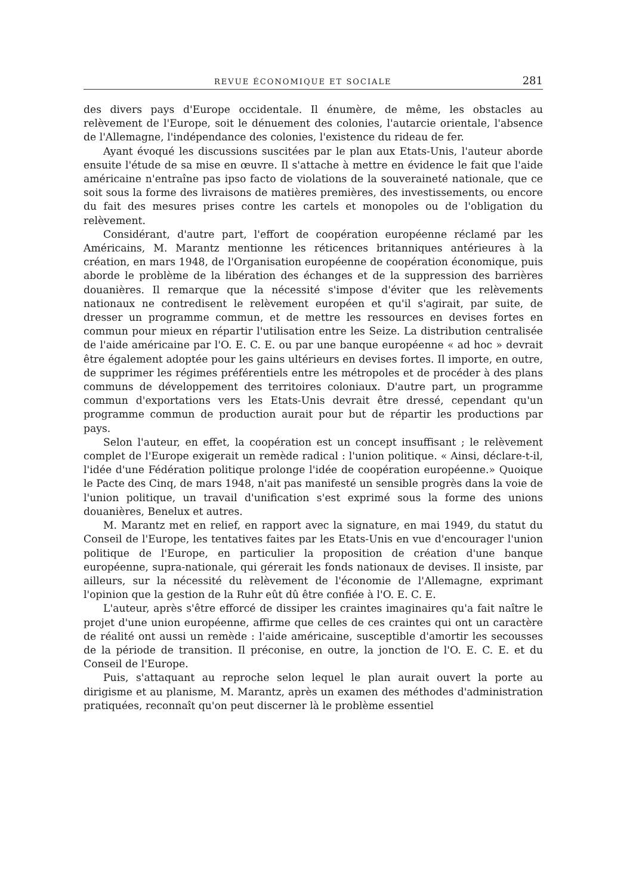REVUE ÉCONOMIQUE ET SOCIALE 281
des divers pays d'Europe occidentale. Il énumère, de même, les obstacles au relèvement de l'Europe, soit le dénuement des colonies, l'autarcie orientale, l'absence de l'Allemagne, l'indépendance des colonies, l'existence du rideau de fer.
Ayant évoqué les discussions suscitées par le plan aux Etats-Unis, l'auteur aborde ensuite l'étude de sa mise en œuvre. Il s'attache à mettre en évidence le fait que l'aide américaine n'entraîne pas ipso facto de violations de la souveraineté nationale, que ce soit sous la forme des livraisons de matières premières, des investissements, ou encore du fait des mesures prises contre les cartels et monopoles ou de l'obligation du relèvement.
Considérant, d'autre part, l'effort de coopération européenne réclamé par les Américains, M. Marantz mentionne les réticences britanniques antérieures à la création, en mars 1948, de l'Organisation européenne de coopération économique, puis aborde le problème de la libération des échanges et de la suppression des barrières douanières. Il remarque que la nécessité s'impose d'éviter que les relèvements nationaux ne contredisent le relèvement européen et qu'il s'agirait, par suite, de dresser un programme commun, et de mettre les ressources en devises fortes en commun pour mieux en répartir l'utilisation entre les Seize. La distribution centralisée de l'aide américaine par l'O. E. C. E. ou par une banque européenne « ad hoc » devrait être également adoptée pour les gains ultérieurs en devises fortes. Il importe, en outre, de supprimer les régimes préférentiels entre les métropoles et de procéder à des plans communs de développement des territoires coloniaux. D'autre part, un programme commun d'exportations vers les Etats-Unis devrait être dressé, cependant qu'un programme commun de production aurait pour but de répartir les productions par pays.
Selon l'auteur, en effet, la coopération est un concept insuffisant ; le relèvement complet de l'Europe exigerait un remède radical : l'union politique. « Ainsi, déclare-t-il, l'idée d'une Fédération politique prolonge l'idée de coopération européenne.» Quoique le Pacte des Cinq, de mars 1948, n'ait pas manifesté un sensible progrès dans la voie de l'union politique, un travail d'unification s'est exprimé sous la forme des unions douanières, Benelux et autres.
M. Marantz met en relief, en rapport avec la signature, en mai 1949, du statut du Conseil de l'Europe, les tentatives faites par les Etats-Unis en vue d'encourager l'union politique de l'Europe, en particulier la proposition de création d'une banque européenne, supra-nationale, qui gérerait les fonds nationaux de devises. Il insiste, par ailleurs, sur la nécessité du relèvement de l'économie de l'Allemagne, exprimant l'opinion que la gestion de la Ruhr eût dû être confiée à l'O. E. C. E.
L'auteur, après s'être efforcé de dissiper les craintes imaginaires qu'a fait naître le projet d'une union européenne, affirme que celles de ces craintes qui ont un caractère de réalité ont aussi un remède : l'aide américaine, susceptible d'amortir les secousses de la période de transition. Il préconise, en outre, la jonction de l'O. E. C. E. et du Conseil de l'Europe.
Puis, s'attaquant au reproche selon lequel le plan aurait ouvert la porte au dirigisme et au planisme, M. Marantz, après un examen des méthodes d'administration pratiquées, reconnaît qu'on peut discerner là le problème essentiel